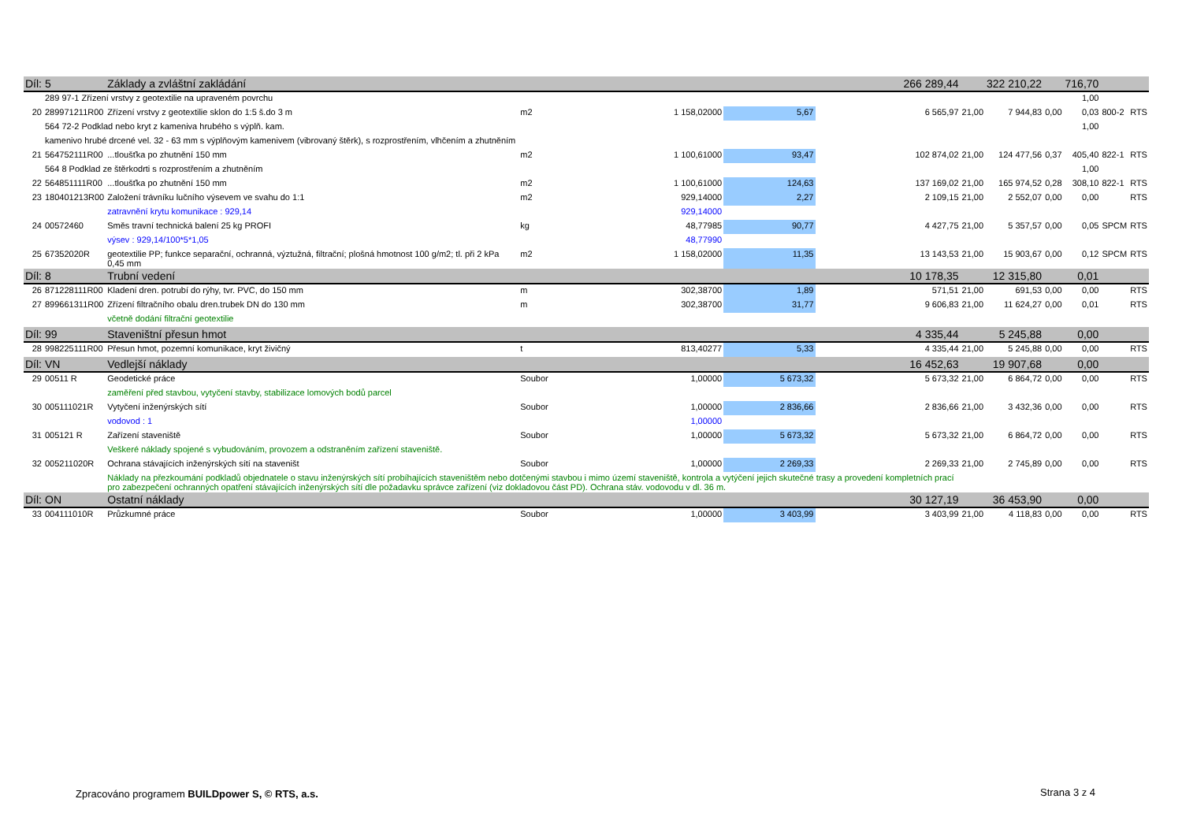| Díl: | 5 | Základy a zvláštní zakládání | | | | 266 289,44 | | 322 210,22 | | 716,70 | | |
| | 289 97-1 Zřízení vrstvy z geotextilie na upraveném povrchu | | | | | | | | | 1,00 | | |
| 20 | 289971211R00 | Zřízení vrstvy z geotextilie sklon do 1:5 š.do 3 m | m2 | 1 158,02000 | 5,67 | 6 565,97 | 21,00 | 7 944,83 | 0,00 | 0,03 | 800-2 | RTS |
| | 564 72-2 Podklad nebo kryt z kameniva hrubého s výplň. kam. | | | | | | | | | 1,00 | | |
| | kamenivo hrubé drcené vel. 32 - 63 mm s výplňovým kamenivem (vibrovaný štěrk), s rozprostřením, vlhčením a zhutněním | | | | | | | | | | | |
| 21 | 564752111R00 | ...tloušťka po zhutnění 150 mm | m2 | 1 100,61000 | 93,47 | 102 874,02 | 21,00 | 124 477,56 | 0,37 | 405,40 | 822-1 | RTS |
| | 564 8 Podklad ze štěrkodrti s rozprostřením a zhutněním | | | | | | | | | 1,00 | | |
| 22 | 564851111R00 | ...tloušťka po zhutnění 150 mm | m2 | 1 100,61000 | 124,63 | 137 169,02 | 21,00 | 165 974,52 | 0,28 | 308,10 | 822-1 | RTS |
| 23 | 180401213R00 | Založení trávníku lučního výsevem ve svahu do 1:1 | m2 | 929,14000 | 2,27 | 2 109,15 | 21,00 | 2 552,07 | 0,00 | 0,00 | | RTS |
| | | zatravnění krytu komunikace : 929,14 | | 929,14000 | | | | | | | | |
| 24 | 00572460 | Směs travní technická balení 25 kg PROFI | kg | 48,77985 | 90,77 | 4 427,75 | 21,00 | 5 357,57 | 0,00 | 0,05 | SPCM | RTS |
| | | výsev : 929,14/100*5*1,05 | | 48,77990 | | | | | | | | |
| 25 | 67352020R | geotextilie PP; funkce separační, ochranná, výztužná, filtrační; plošná hmotnost 100 g/m2; tl. při 2 kPa 0,45 mm | m2 | 1 158,02000 | 11,35 | 13 143,53 | 21,00 | 15 903,67 | 0,00 | 0,12 | SPCM | RTS |
| Díl: | 8 | Trubní vedení | | | | 10 178,35 | | 12 315,80 | | 0,01 | | |
| 26 | 871228111R00 | Kladení dren. potrubí do rýhy, tvr. PVC, do 150 mm | m | 302,38700 | 1,89 | 571,51 | 21,00 | 691,53 | 0,00 | 0,00 | | RTS |
| 27 | 899661311R00 | Zřízení filtračního obalu dren.trubek DN do 130 mm | m | 302,38700 | 31,77 | 9 606,83 | 21,00 | 11 624,27 | 0,00 | 0,01 | | RTS |
| | | včetně dodání filtrační geotextilie | | | | | | | | | | |
| Díl: | 99 | Staveništní přesun hmot | | | | 4 335,44 | | 5 245,88 | | 0,00 | | |
| 28 | 998225111R00 | Přesun hmot, pozemní komunikace, kryt živičný | t | 813,40277 | 5,33 | 4 335,44 | 21,00 | 5 245,88 | 0,00 | 0,00 | | RTS |
| Díl: | VN | Vedlejší náklady | | | | 16 452,63 | | 19 907,68 | | 0,00 | | |
| 29 | 00511 R | Geodetické práce | Soubor | 1,00000 | 5 673,32 | 5 673,32 | 21,00 | 6 864,72 | 0,00 | 0,00 | | RTS |
| | | zaměření před stavbou, vytyčení stavby, stabilizace lomových bodů parcel | | | | | | | | | | |
| 30 | 005111021R | Vytyčení inženýrských sítí | Soubor | 1,00000 | 2 836,66 | 2 836,66 | 21,00 | 3 432,36 | 0,00 | 0,00 | | RTS |
| | | vodovod : 1 | | 1,00000 | | | | | | | | |
| 31 | 005121 R | Zařízení staveniště | Soubor | 1,00000 | 5 673,32 | 5 673,32 | 21,00 | 6 864,72 | 0,00 | 0,00 | | RTS |
| | | Veškeré náklady spojené s vybudováním, provozem a odstraněním zařízení staveniště. | | | | | | | | | | |
| 32 | 005211020R | Ochrana stávajících inženýrských sítí na staveništ | Soubor | 1,00000 | 2 269,33 | 2 269,33 | 21,00 | 2 745,89 | 0,00 | 0,00 | | RTS |
| | | Náklady na přezkoumání podkladů objednatele o stavu inženýrských sítí probíhajících staveništěm nebo dotčenými stavbou i mimo území staveniště, kontrola a vytýčení jejich skutečné trasy a provedení kompletních prací pro zabezpečení ochranných opatření stávajících inženýrských sítí dle požadavku správce zařízení (viz dokladovou část PD). Ochrana stáv. vodovodu v dl. 36 m. | | | | | | | | | | |
| Díl: | ON | Ostatní náklady | | | | 30 127,19 | | 36 453,90 | | 0,00 | | |
| 33 | 004111010R | Průzkumné práce | Soubor | 1,00000 | 3 403,99 | 3 403,99 | 21,00 | 4 118,83 | 0,00 | 0,00 | | RTS |
Zpracováno programem BUILDpower S, © RTS, a.s.
Strana 3 z 4